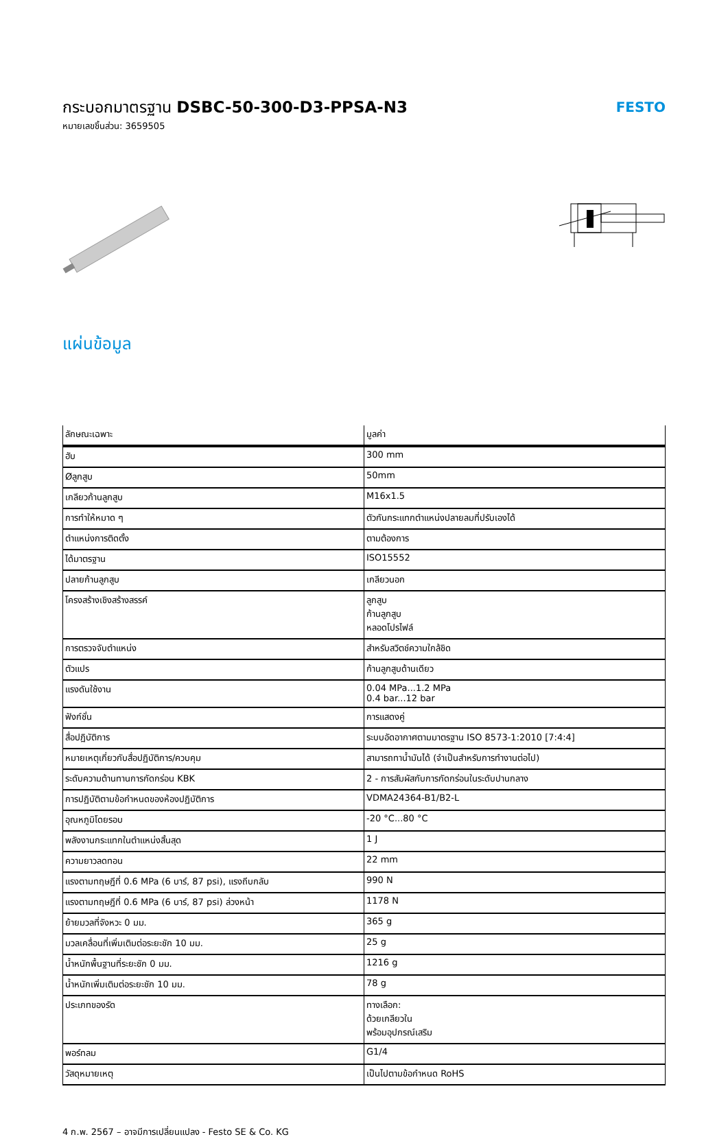กระบอกมาตรฐาน DSBC-50-300-D3-PPSA-N3
หมายเลขชิ้นส่วน: 3659505
FESTO
แผ่นข้อมูล
| ลักษณะเฉพาะ | มูลค่า |
| --- | --- |
| ฮับ | 300 mm |
| Øลูกสูบ | 50mm |
| เกลียวก้านลูกสูบ | M16x1.5 |
| การทำให้หมาด ๆ | ตัวกันกระแทกตำแหน่งปลายลมที่ปรับเองได้ |
| ตำแหน่งการติดตั้ง | ตามต้องการ |
| ได้มาตรฐาน | ISO15552 |
| ปลายก้านลูกสูบ | เกลียวนอก |
| โครงสร้างเชิงสร้างสรรค์ | ลูกสูบ ก้านลูกสูบ หลอดโปรไฟล์ |
| การตรวจจับตำแหน่ง | สำหรับสวิตช์ความใกล้ชิด |
| ตัวแปร | ก้านลูกสูบด้านเดียว |
| แรงดันใช้งาน | 0.04 MPa...1.2 MPa 0.4 bar...12 bar |
| ฟังก์ชั่น | การแสดงคู่ |
| สื่อปฏิบัติการ | ระบบอัดอากาศตามมาตรฐาน ISO 8573-1:2010 [7:4:4] |
| หมายเหตุเกี่ยวกับสื่อปฏิบัติการ/ควบคุม | สามารถทาน้ำมันได้ (จำเป็นสำหรับการทำงานต่อไป) |
| ระดับความต้านทานการกัดกร่อน KBK | 2 - การสัมผัสกับการกัดกร่อนในระดับปานกลาง |
| การปฏิบัติตามข้อกำหนดของห้องปฏิบัติการ | VDMA24364-B1/B2-L |
| อุณหภูมิโดยรอบ | -20 °C...80 °C |
| พลังงานกระแทกในตำแหน่งสิ้นสุด | 1 J |
| ความยาวลดทอน | 22 mm |
| แรงตามทฤษฎีที่ 0.6 MPa (6 บาร์, 87 psi), แรงถีบกลับ | 990 N |
| แรงตามทฤษฎีที่ 0.6 MPa (6 บาร์, 87 psi) ล่วงหน้า | 1178 N |
| ย้ายมวลที่จังหวะ 0 มม. | 365 g |
| มวลเคลื่อนที่เพิ่มเติมต่อระยะชัก 10 มม. | 25 g |
| น้ำหนักพื้นฐานที่ระยะชัก 0 มม. | 1216 g |
| น้ำหนักเพิ่มเติมต่อระยะชัก 10 มม. | 78 g |
| ประเภทของรัด | ทางเลือก: ด้วยเกลียวใน พร้อมอุปกรณ์เสริม |
| พอร์ทลม | G1/4 |
| วัสดุหมายเหตุ | เป็นไปตามข้อกำหนด RoHS |
4 ก.พ. 2567 – อาจมีการเปลี่ยนแปลง - Festo SE & Co. KG